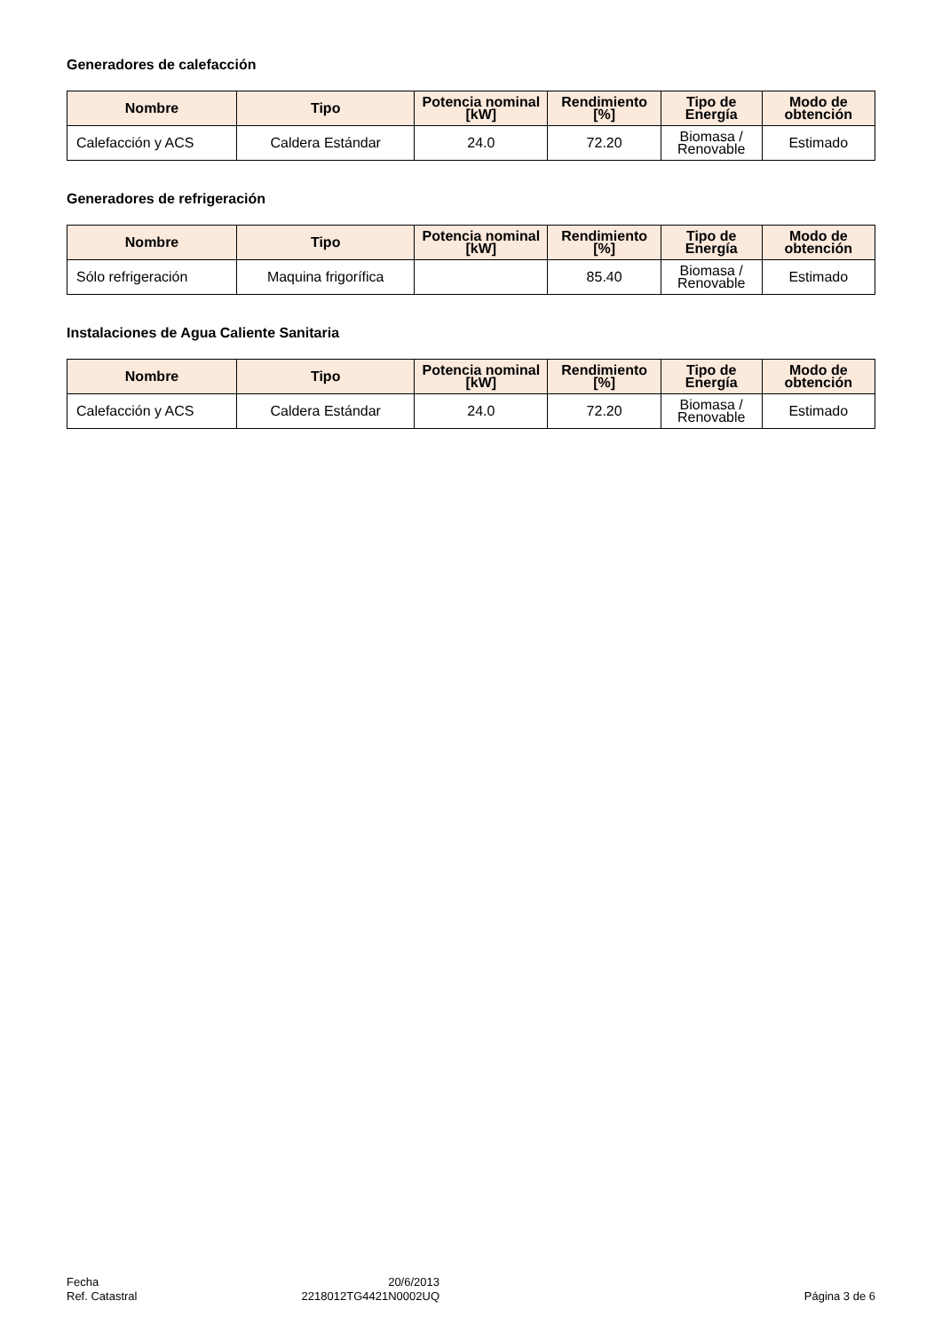Generadores de calefacción
| Nombre | Tipo | Potencia nominal [kW] | Rendimiento [%] | Tipo de Energía | Modo de obtención |
| --- | --- | --- | --- | --- | --- |
| Calefacción y ACS | Caldera Estándar | 24.0 | 72.20 | Biomasa / Renovable | Estimado |
Generadores de refrigeración
| Nombre | Tipo | Potencia nominal [kW] | Rendimiento [%] | Tipo de Energía | Modo de obtención |
| --- | --- | --- | --- | --- | --- |
| Sólo refrigeración | Maquina frigorífica | | 85.40 | Biomasa / Renovable | Estimado |
Instalaciones de Agua Caliente Sanitaria
| Nombre | Tipo | Potencia nominal [kW] | Rendimiento [%] | Tipo de Energía | Modo de obtención |
| --- | --- | --- | --- | --- | --- |
| Calefacción y ACS | Caldera Estándar | 24.0 | 72.20 | Biomasa / Renovable | Estimado |
Fecha
Ref. Catastral
20/6/2013
2218012TG4421N0002UQ
Página 3 de 6